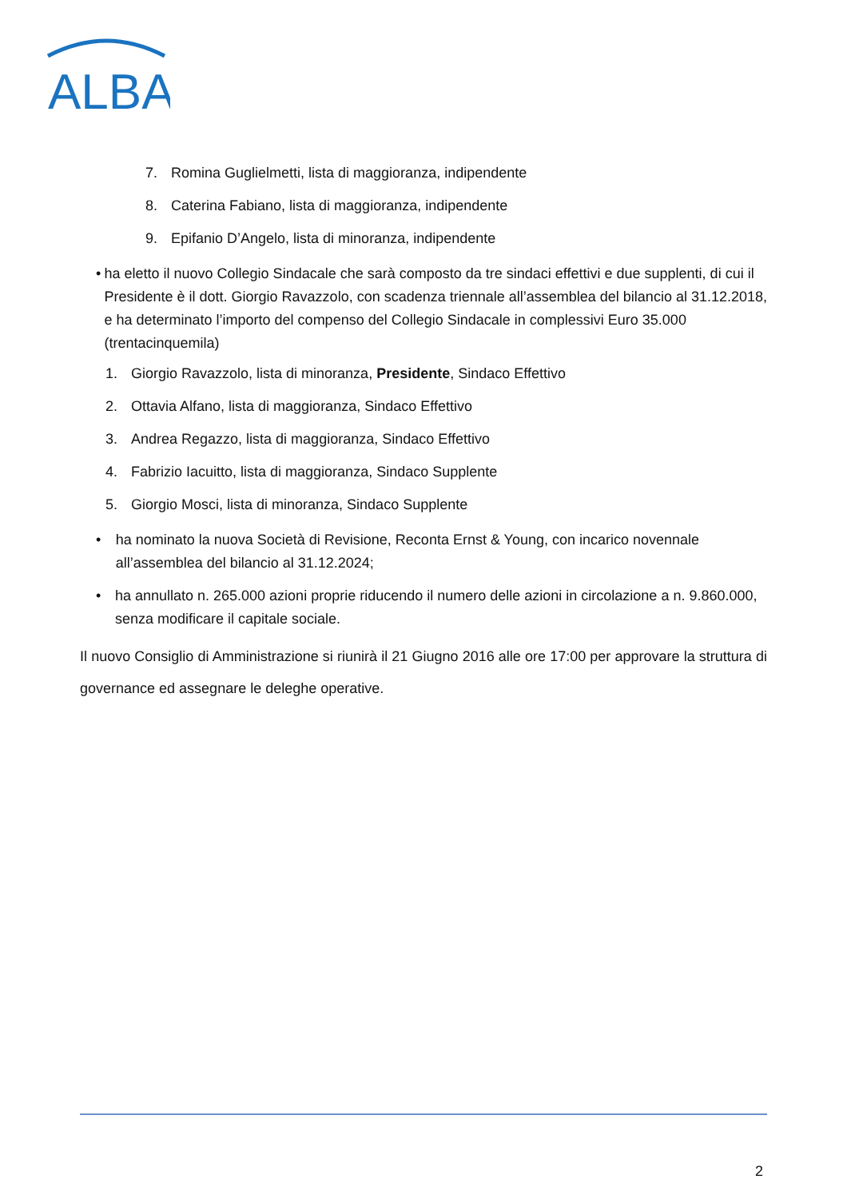ALBA
7. Romina Guglielmetti, lista di maggioranza, indipendente
8. Caterina Fabiano, lista di maggioranza, indipendente
9. Epifanio D’Angelo, lista di minoranza, indipendente
• ha eletto il nuovo Collegio Sindacale che sarà composto da tre sindaci effettivi e due supplenti, di cui il Presidente è il dott. Giorgio Ravazzolo, con scadenza triennale all’assemblea del bilancio al 31.12.2018, e ha determinato l’importo del compenso del Collegio Sindacale in complessivi Euro 35.000 (trentacinquemila)
1. Giorgio Ravazzolo, lista di minoranza, Presidente, Sindaco Effettivo
2. Ottavia Alfano, lista di maggioranza, Sindaco Effettivo
3. Andrea Regazzo, lista di maggioranza, Sindaco Effettivo
4. Fabrizio Iacuitto, lista di maggioranza, Sindaco Supplente
5. Giorgio Mosci, lista di minoranza, Sindaco Supplente
• ha nominato la nuova Società di Revisione, Reconta Ernst & Young, con incarico novennale all’assemblea del bilancio al 31.12.2024;
• ha annullato n. 265.000 azioni proprie riducendo il numero delle azioni in circolazione a n. 9.860.000, senza modificare il capitale sociale.
Il nuovo Consiglio di Amministrazione si riunirà il 21 Giugno 2016 alle ore 17:00 per approvare la struttura di governance ed assegnare le deleghe operative.
2